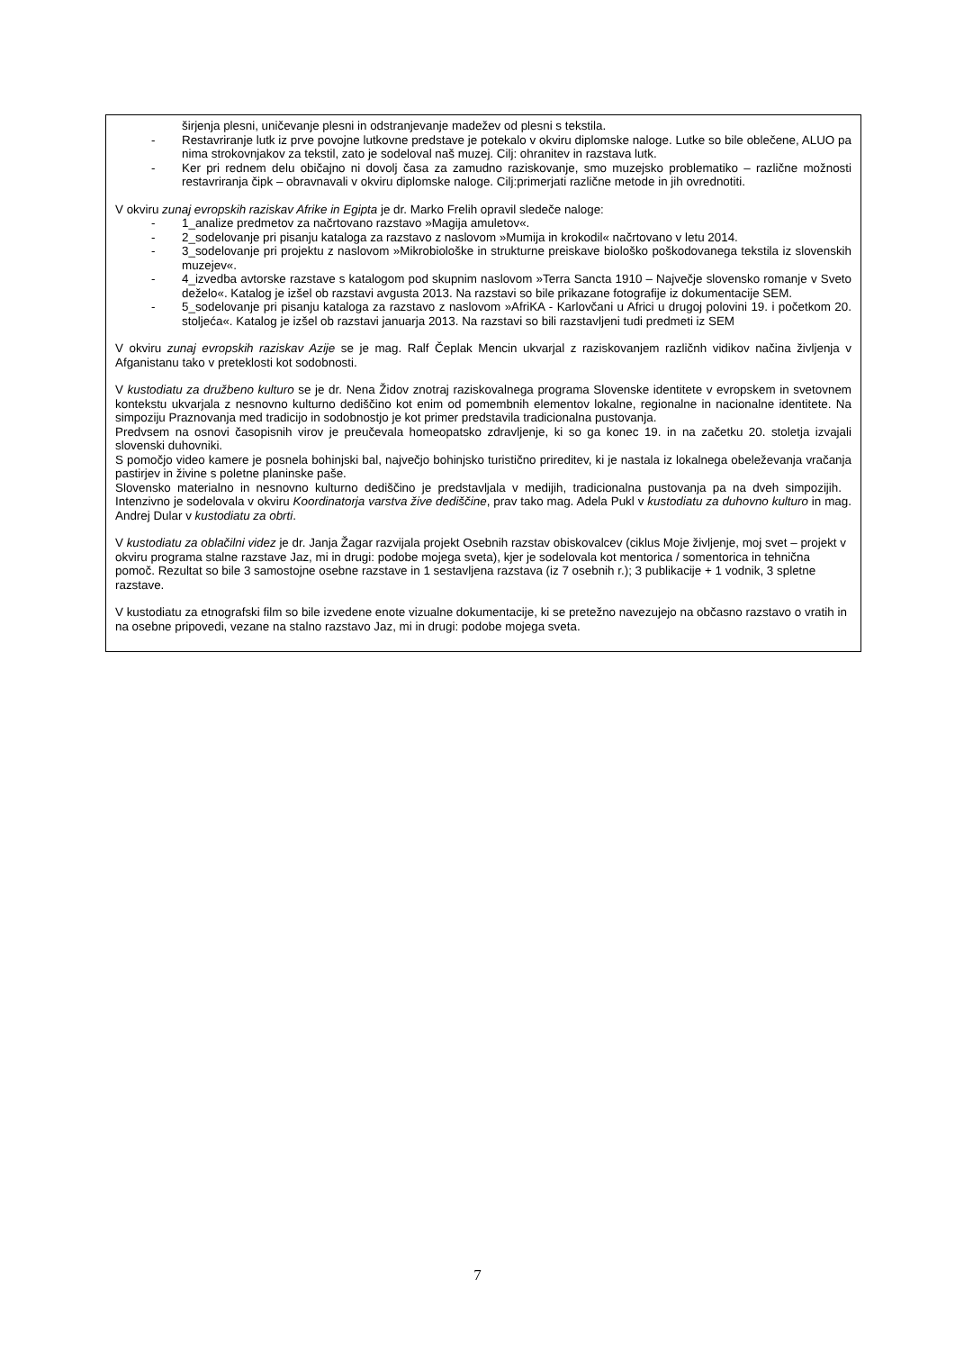širjenja plesni, uničevanje plesni in odstranjevanje madežev od plesni s tekstila.
- Restavriranje lutk iz prve povojne lutkovne predstave je potekalo v okviru diplomske naloge. Lutke so bile oblečene, ALUO pa nima strokovnjakov za tekstil, zato je sodeloval naš muzej. Cilj: ohranitev in razstava lutk.
- Ker pri rednem delu običajno ni dovolj časa za zamudno raziskovanje, smo muzejsko problematiko – različne možnosti restavriranja čipk – obravnavali v okviru diplomske naloge. Cilj:primerjati različne metode in jih ovrednotiti.
V okviru zunaj evropskih raziskav Afrike in Egipta je dr. Marko Frelih opravil sledeče naloge:
- 1_analize predmetov za načrtovano razstavo »Magija amuletov«.
- 2_sodelovanje pri pisanju kataloga za razstavo z naslovom »Mumija in krokodil« načrtovano v letu 2014.
- 3_sodelovanje pri projektu z naslovom »Mikrobiološke in strukturne preiskave biološko poškodovanega tekstila iz slovenskih muzejev«.
- 4_izvedba avtorske razstave s katalogom pod skupnim naslovom »Terra Sancta 1910 – Največje slovensko romanje v Sveto deželo«. Katalog je izšel ob razstavi avgusta 2013. Na razstavi so bile prikazane fotografije iz dokumentacije SEM.
- 5_sodelovanje pri pisanju kataloga za razstavo z naslovom »AfriKA - Karlovčani u Africi u drugoj polovini 19. i početkom 20. stoljeća«. Katalog je izšel ob razstavi januarja 2013. Na razstavi so bili razstavljeni tudi predmeti iz SEM
V okviru zunaj evropskih raziskav Azije se je mag. Ralf Čeplak Mencin ukvarjal z raziskovanjem različnh vidikov načina življenja v Afganistanu tako v preteklosti kot sodobnosti.
V kustodiatu za družbeno kulturo se je dr. Nena Židov znotraj raziskovalnega programa Slovenske identitete v evropskem in svetovnem kontekstu ukvarjala z nesnovno kulturno dediščino kot enim od pomembnih elementov lokalne, regionalne in nacionalne identitete. Na simpoziju Praznovanja med tradicijo in sodobnostjo je kot primer predstavila tradicionalna pustovanja.
Predvsem na osnovi časopisnih virov je preučevala homeopatsko zdravljenje, ki so ga konec 19. in na začetku 20. stoletja izvajali slovenski duhovniki.
S pomočjo video kamere je posnela bohinjski bal, največjo bohinjsko turistično prireditev, ki je nastala iz lokalnega obeleževanja vračanja pastirjev in živine s poletne planinske paše.
Slovensko materialno in nesnovno kulturno dediščino je predstavljala v medijih, tradicionalna pustovanja pa na dveh simpozijih. Intenzivno je sodelovala v okviru Koordinatorja varstva žive dediščine, prav tako mag. Adela Pukl v kustodiatu za duhovno kulturo in mag. Andrej Dular v kustodiatu za obrti.
V kustodiatu za oblačilni videz je dr. Janja Žagar razvijala projekt Osebnih razstav obiskovalcev (ciklus Moje življenje, moj svet – projekt v okviru programa stalne razstave Jaz, mi in drugi: podobe mojega sveta), kjer je sodelovala kot mentorica / somentorica in tehnična pomoč. Rezultat so bile 3 samostojne osebne razstave in 1 sestavljena razstava (iz 7 osebnih r.); 3 publikacije + 1 vodnik, 3 spletne razstave.
V kustodiatu za etnografski film so bile izvedene enote vizualne dokumentacije, ki se pretežno navezujejo na občasno razstavo o vratih in na osebne pripovedi, vezane na stalno razstavo Jaz, mi in drugi: podobe mojega sveta.
7